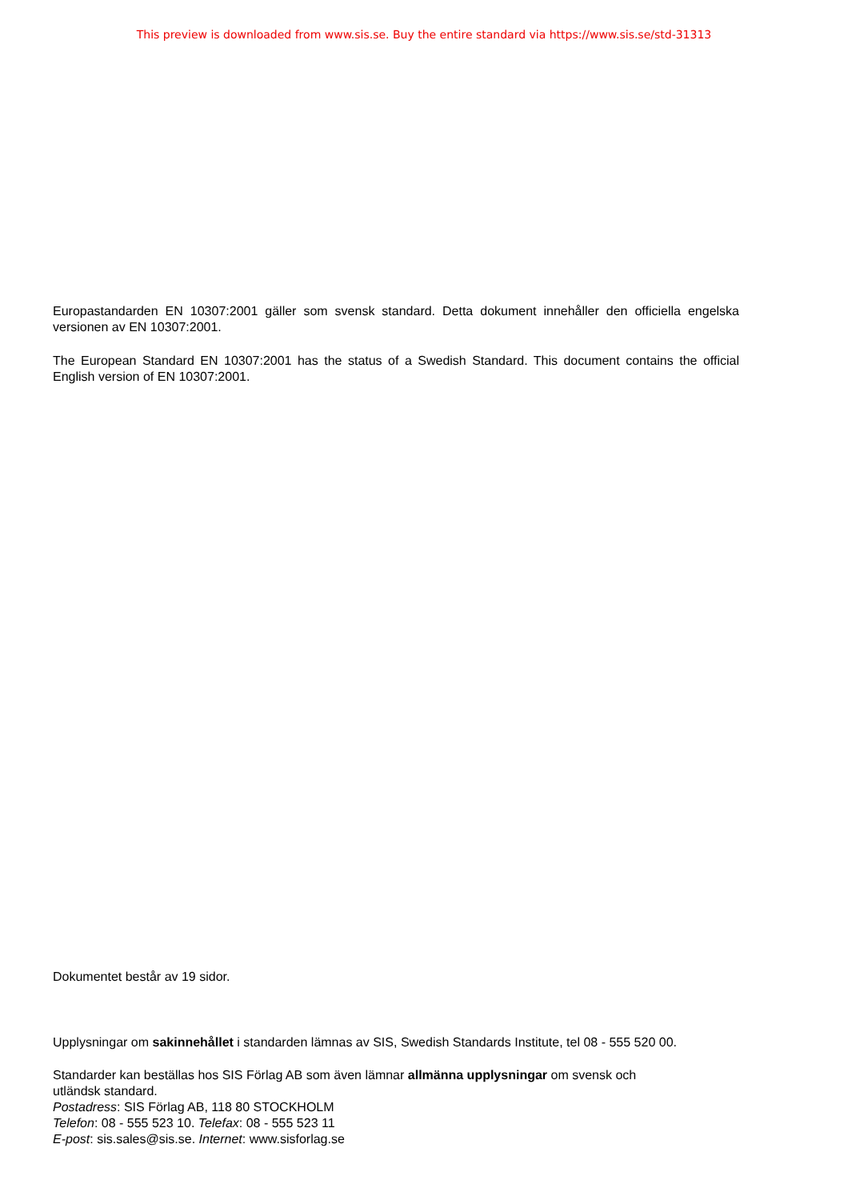This preview is downloaded from www.sis.se. Buy the entire standard via https://www.sis.se/std-31313
Europastandarden EN 10307:2001 gäller som svensk standard. Detta dokument innehåller den officiella engelska versionen av EN 10307:2001.
The European Standard EN 10307:2001 has the status of a Swedish Standard. This document contains the official English version of EN 10307:2001.
Dokumentet består av 19 sidor.
Upplysningar om sakinnehållet i standarden lämnas av SIS, Swedish Standards Institute, tel 08 - 555 520 00.
Standarder kan beställas hos SIS Förlag AB som även lämnar allmänna upplysningar om svensk och
utländsk standard.
Postadress: SIS Förlag AB, 118 80 STOCKHOLM
Telefon: 08 - 555 523 10. Telefax: 08 - 555 523 11
E-post: sis.sales@sis.se. Internet: www.sisforlag.se